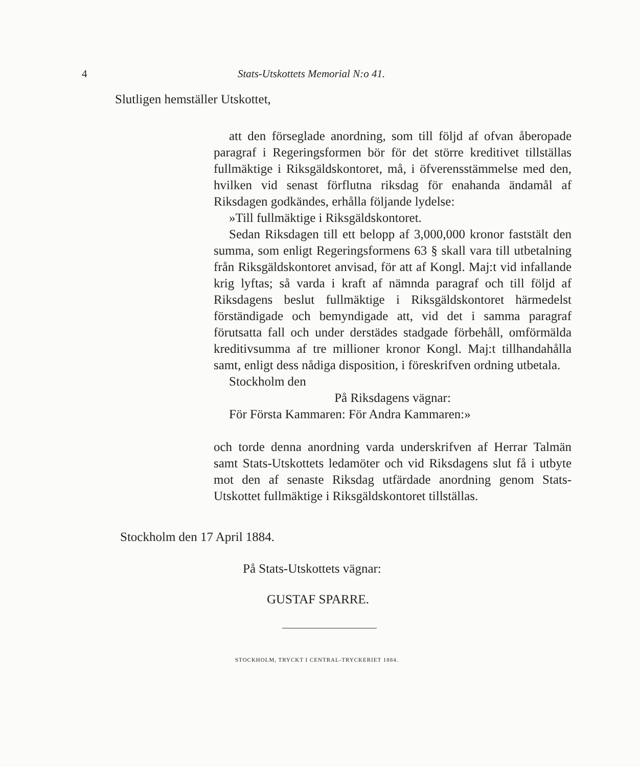4
Stats-Utskottets Memorial N:o 41.
Slutligen hemställer Utskottet,
att den förseglade anordning, som till följd af ofvan åberopade paragraf i Regeringsformen bör för det större kreditivet tillställas fullmäktige i Riksgäldskontoret, må, i öfverensstämmelse med den, hvilken vid senast förflutna riksdag för enahanda ändamål af Riksdagen godkändes, erhålla följande lydelse:
»Till fullmäktige i Riksgäldskontoret.
Sedan Riksdagen till ett belopp af 3,000,000 kronor faststält den summa, som enligt Regeringsformens 63 § skall vara till utbetalning från Riksgäldskontoret anvisad, för att af Kongl. Maj:t vid infallande krig lyftas; så varda i kraft af nämnda paragraf och till följd af Riksdagens beslut fullmäktige i Riksgäldskontoret härmedelst förständigade och bemyndigade att, vid det i samma paragraf förutsatta fall och under derstädes stadgade förbehåll, omförmälda kreditivsumma af tre millioner kronor Kongl. Maj:t tillhandahålla samt, enligt dess nådiga disposition, i föreskrifven ordning utbetala.
Stockholm den
På Riksdagens vägnar:
För Första Kammaren: För Andra Kammaren:»
och torde denna anordning varda underskrifven af Herrar Talmän samt Stats-Utskottets ledamöter och vid Riksdagens slut få i utbyte mot den af senaste Riksdag utfärdade anordning genom Stats-Utskottet fullmäktige i Riksgäldskontoret tillställas.
Stockholm den 17 April 1884.
På Stats-Utskottets vägnar:
GUSTAF SPARRE.
STOCKHOLM, TRYCKT I CENTRAL-TRYCKERIET 1884.